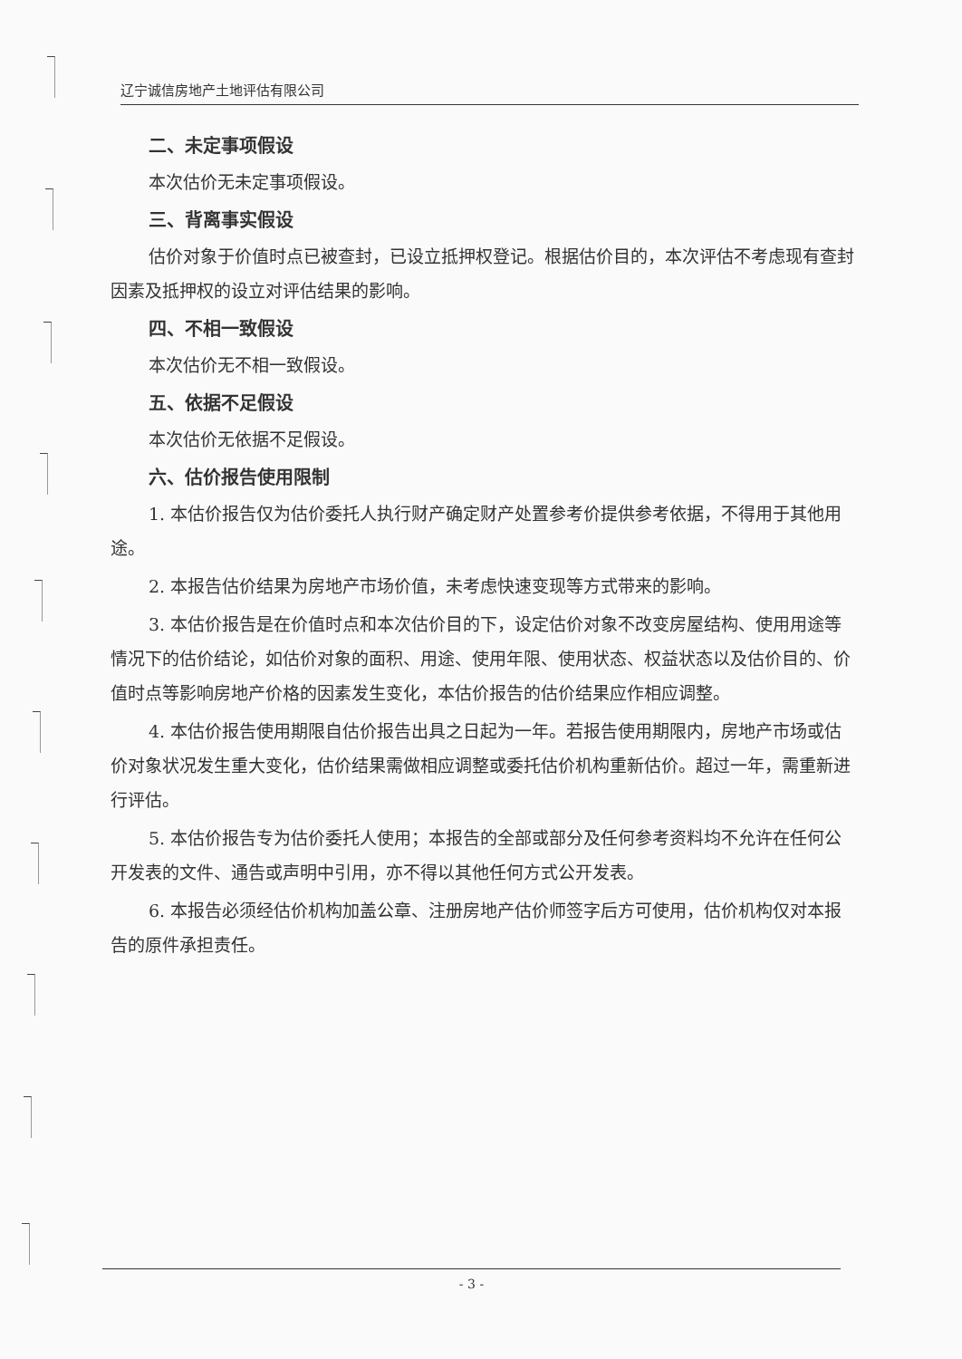辽宁诚信房地产土地评估有限公司
二、未定事项假设
本次估价无未定事项假设。
三、背离事实假设
估价对象于价值时点已被查封，已设立抵押权登记。根据估价目的，本次评估不考虑现有查封因素及抵押权的设立对评估结果的影响。
四、不相一致假设
本次估价无不相一致假设。
五、依据不足假设
本次估价无依据不足假设。
六、估价报告使用限制
1. 本估价报告仅为估价委托人执行财产确定财产处置参考价提供参考依据，不得用于其他用途。
2. 本报告估价结果为房地产市场价值，未考虑快速变现等方式带来的影响。
3. 本估价报告是在价值时点和本次估价目的下，设定估价对象不改变房屋结构、使用用途等情况下的估价结论，如估价对象的面积、用途、使用年限、使用状态、权益状态以及估价目的、价值时点等影响房地产价格的因素发生变化，本估价报告的估价结果应作相应调整。
4. 本估价报告使用期限自估价报告出具之日起为一年。若报告使用期限内，房地产市场或估价对象状况发生重大变化，估价结果需做相应调整或委托估价机构重新估价。超过一年，需重新进行评估。
5. 本估价报告专为估价委托人使用；本报告的全部或部分及任何参考资料均不允许在任何公开发表的文件、通告或声明中引用，亦不得以其他任何方式公开发表。
6. 本报告必须经估价机构加盖公章、注册房地产估价师签字后方可使用，估价机构仅对本报告的原件承担责任。
- 3 -